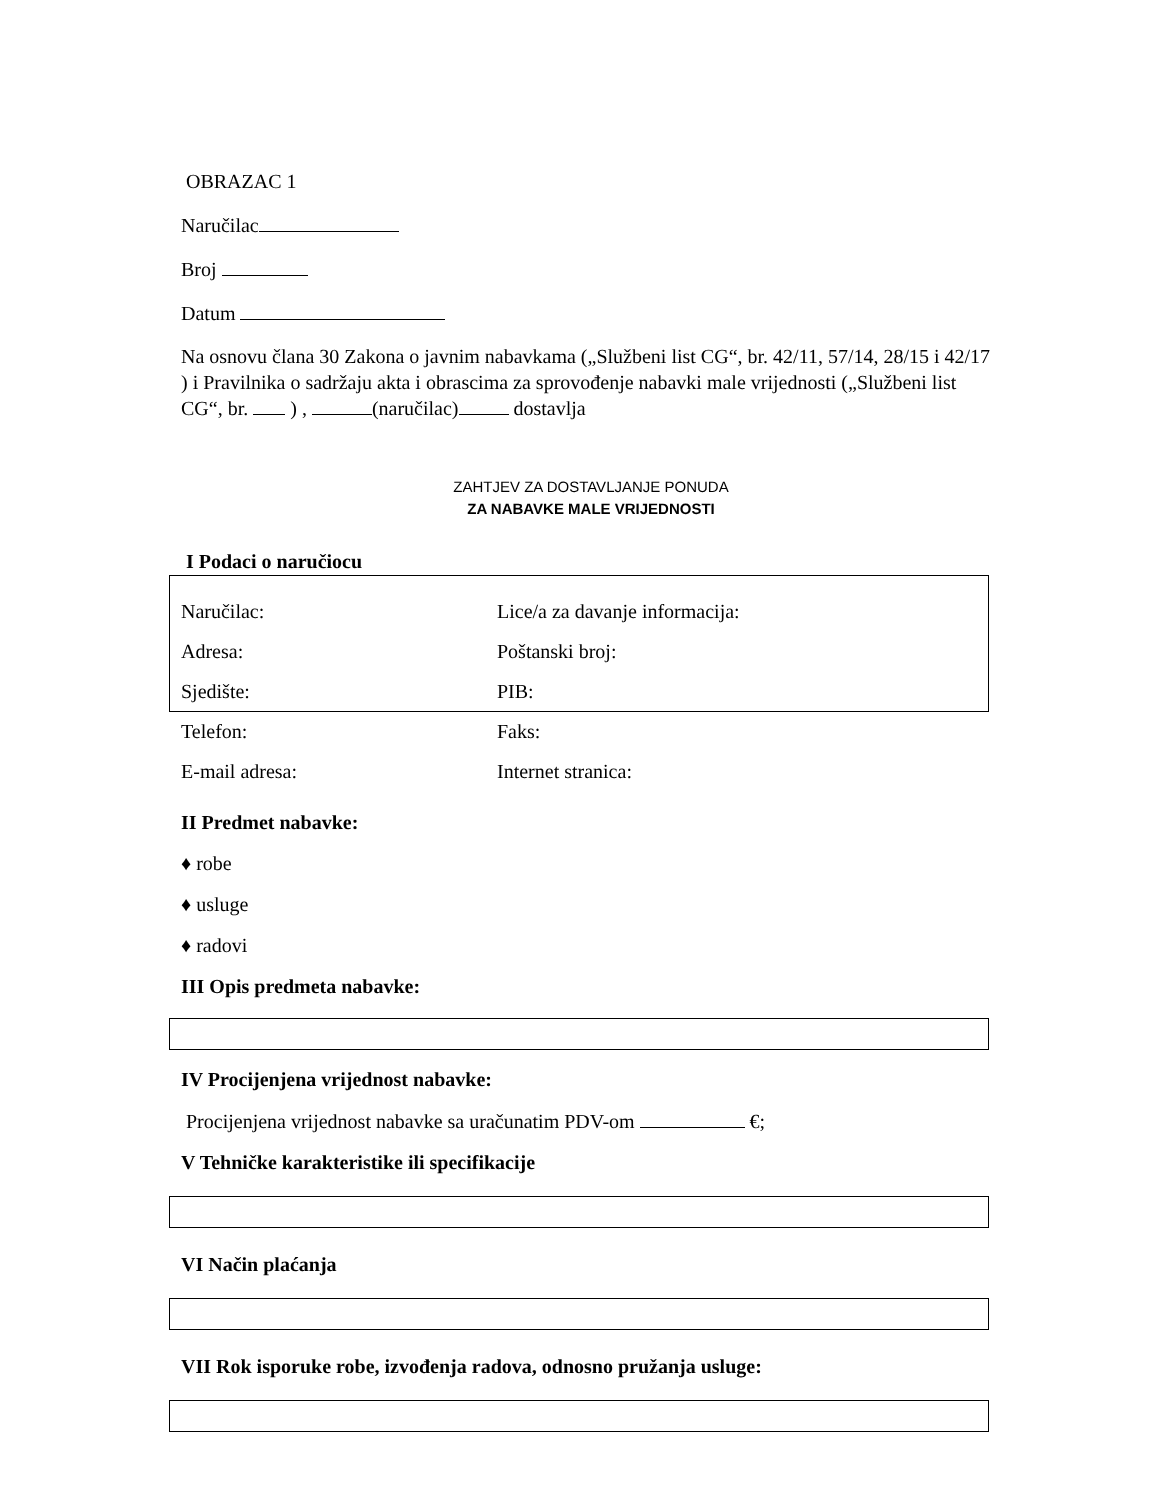OBRAZAC 1
Naručilac
Broj
Datum
Na osnovu člana 30 Zakona o javnim nabavkama („Službeni list CG“, br. 42/11, 57/14, 28/15 i 42/17 ) i Pravilnika o sadržaju akta i obrascima za sprovođenje nabavki male vrijednosti („Službeni list CG“, br. ) , (naručilac) dostavlja
ZAHTJEV ZA DOSTAVLJANJE PONUDA
ZA NABAVKE MALE VRIJEDNOSTI
I Podaci o naručiocu
Naručilac: Lice/a za davanje informacija:
Adresa: Poštanski broj:
Sjedište: PIB:
Telefon: Faks:
E-mail adresa: Internet stranica:
II Predmet nabavke:
♦ robe
♦ usluge
♦ radovi
III Opis predmeta nabavke:
IV Procijenjena vrijednost nabavke:
Procijenjena vrijednost nabavke sa uračunatim PDV-om €;
V Tehničke karakteristike ili specifikacije
VI Način plaćanja
VII Rok isporuke robe, izvođenja radova, odnosno pružanja usluge: